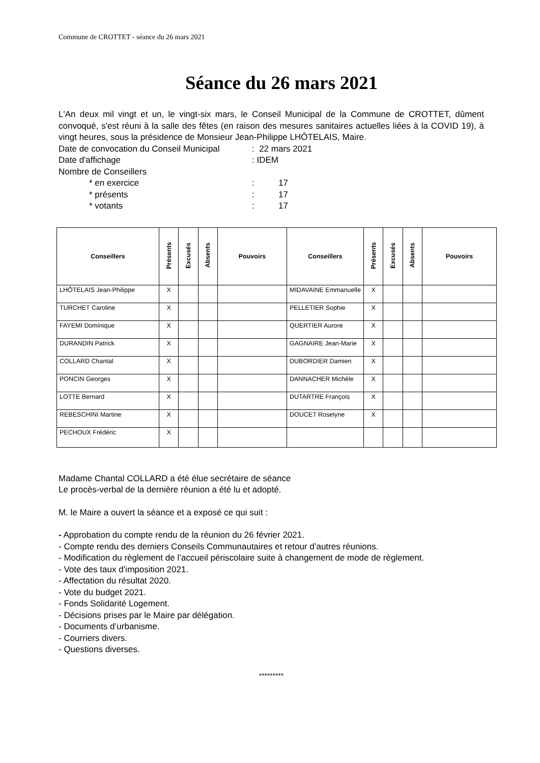Commune de CROTTET - séance du 26 mars 2021
Séance du 26 mars 2021
L'An deux mil vingt et un, le vingt-six mars, le Conseil Municipal de la Commune de CROTTET, dûment convoqué, s'est réuni à la salle des fêtes (en raison des mesures sanitaires actuelles liées à la COVID 19), à vingt heures, sous la présidence de Monsieur Jean-Philippe LHÔTELAIS, Maire.
Date de convocation du Conseil Municipal: 22 mars 2021
Date d'affichage: IDEM
Nombre de Conseillers
* en exercice: 17
* présents: 17
* votants: 17
| Conseillers | Présents | Excusés | Absents | Pouvoirs | Conseillers | Présents | Excusés | Absents | Pouvoirs |
| --- | --- | --- | --- | --- | --- | --- | --- | --- | --- |
| LHÔTELAIS Jean-Philippe | X | | | | MIDAVAINE Emmanuelle | X | | | |
| TURCHET Caroline | X | | | | PELLETIER Sophie | X | | | |
| FAYEMI Dominique | X | | | | QUERTIER Aurore | X | | | |
| DURANDIN Patrick | X | | | | GAGNAIRE Jean-Marie | X | | | |
| COLLARD Chantal | X | | | | DUBORDIER Damien | X | | | |
| PONCIN Georges | X | | | | DANNACHER Michèle | X | | | |
| LOTTE Bernard | X | | | | DUTARTRE François | X | | | |
| REBESCHINI Martine | X | | | | DOUCET Roselyne | X | | | |
| PECHOUX Frédéric | X | | | | | | | | |
Madame Chantal COLLARD a été élue secrétaire de séance
Le procès-verbal de la dernière réunion a été lu et adopté.
M. le Maire a ouvert la séance et a exposé ce qui suit :
- Approbation du compte rendu de la réunion du 26 février 2021.
- Compte rendu des derniers Conseils Communautaires et retour d’autres réunions.
- Modification du règlement de l’accueil périscolaire suite à changement de mode de règlement.
- Vote des taux d’imposition 2021.
- Affectation du résultat 2020.
- Vote du budget 2021.
- Fonds Solidarité Logement.
- Décisions prises par le Maire par délégation.
- Documents d’urbanisme.
- Courriers divers.
- Questions diverses.
*********